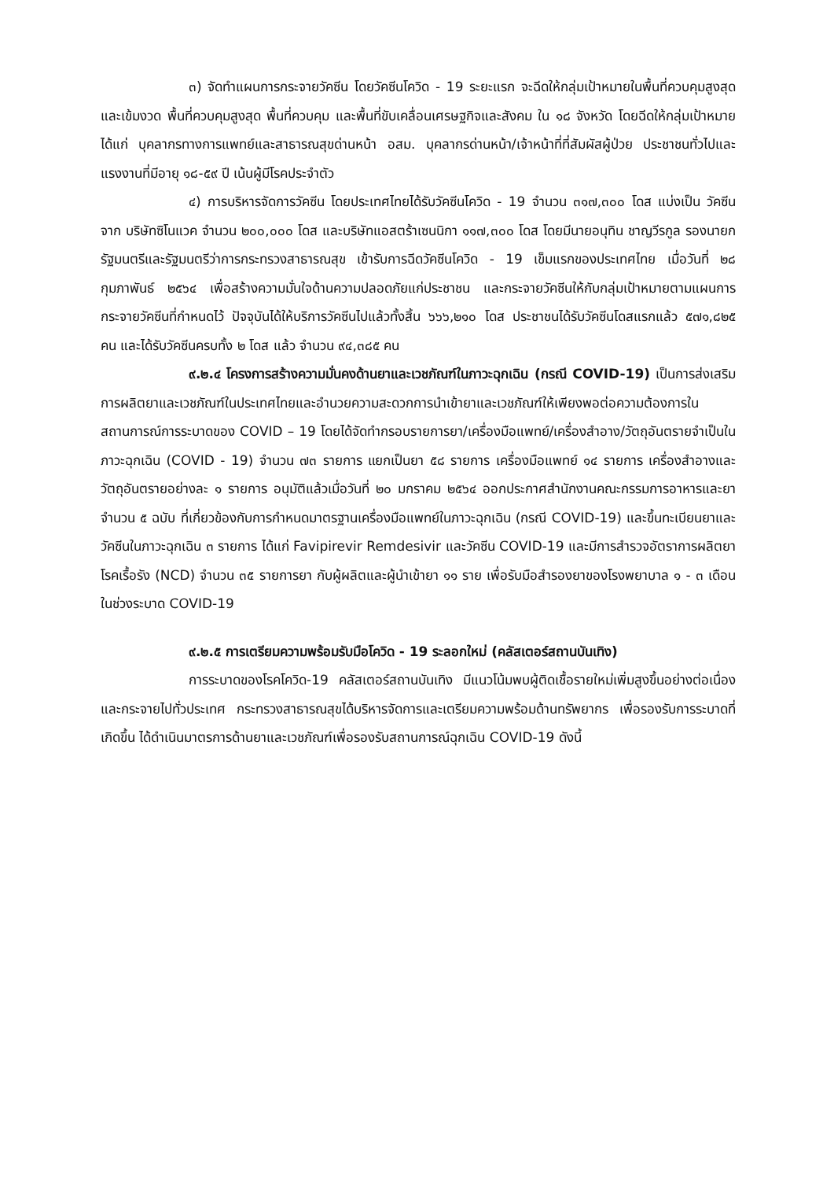๓) จัดทำแผนการกระจายวัคซีน โดยวัคซีนโควิด - 19 ระยะแรก จะฉีดให้กลุ่มเป้าหมายในพื้นที่ควบคุมสูงสุดและเข้มงวด พื้นที่ควบคุมสูงสุด พื้นที่ควบคุม และพื้นที่ขับเคลื่อนเศรษฐกิจและสังคม ใน ๑๘ จังหวัด โดยฉีดให้กลุ่มเป้าหมาย ได้แก่ บุคลากรทางการแพทย์และสาธารณสุขด่านหน้า อสม. บุคลากรด่านหน้า/เจ้าหน้าที่ที่สัมผัสผู้ป่วย ประชาชนทั่วไปและแรงงานที่มีอายุ ๑๘-๕๙ ปี เน้นผู้มีโรคประจำตัว
๔) การบริหารจัดการวัคซีน โดยประเทศไทยได้รับวัคซีนโควิด - 19 จำนวน ๓๑๗,๓๐๐ โดส แบ่งเป็น วัคซีนจาก บริษัทซิโนแวค จำนวน ๒๐๐,๐๐๐ โดส และบริษัทแอสตร้าเซนนิกา ๑๑๗,๓๐๐ โดส โดยมีนายอนุทิน ชาญวีรกูล รองนายกรัฐมนตรีและรัฐมนตรีว่าการกระทรวงสาธารณสุข เข้ารับการฉีดวัคซีนโควิด - 19 เข็มแรกของประเทศไทย เมื่อวันที่ ๒๘ กุมภาพันธ์ ๒๕๖๔ เพื่อสร้างความมั่นใจด้านความปลอดภัยแก่ประชาชน และกระจายวัคซีนให้กับกลุ่มเป้าหมายตามแผนการกระจายวัคซีนที่กำหนดไว้ ปัจจุบันได้ให้บริการวัคซีนไปแล้วทั้งสิ้น ๖๖๖,๒๑๐ โดส ประชาชนได้รับวัคซีนโดสแรกแล้ว ๕๗๑,๘๒๕ คน และได้รับวัคซีนครบทั้ง ๒ โดส แล้ว จำนวน ๙๔,๓๘๕ คน
๙.๒.๔ โครงการสร้างความมั่นคงด้านยาและเวชภัณฑ์ในภาวะฉุกเฉิน (กรณี COVID-19) เป็นการส่งเสริมการผลิตยาและเวชภัณฑ์ในประเทศไทยและอำนวยความสะดวกการนำเข้ายาและเวชภัณฑ์ให้เพียงพอต่อความต้องการในสถานการณ์การระบาดของ COVID – 19 โดยได้จัดทำกรอบรายการยา/เครื่องมือแพทย์/เครื่องสำอาง/วัตถุอันตรายจำเป็นในภาวะฉุกเฉิน (COVID - 19) จำนวน ๗๓ รายการ แยกเป็นยา ๕๘ รายการ เครื่องมือแพทย์ ๑๔ รายการ เครื่องสำอางและวัตถุอันตรายอย่างละ ๑ รายการ อนุมัติแล้วเมื่อวันที่ ๒๐ มกราคม ๒๕๖๔ ออกประกาศสำนักงานคณะกรรมการอาหารและยา จำนวน ๕ ฉบับ ที่เกี่ยวข้องกับการกำหนดมาตรฐานเครื่องมือแพทย์ในภาวะฉุกเฉิน (กรณี COVID-19) และขึ้นทะเบียนยาและวัคซีนในภาวะฉุกเฉิน ๓ รายการ ได้แก่ Favipirevir Remdesivir และวัคซีน COVID-19 และมีการสำรวจอัตราการผลิตยาโรคเรื้อรัง (NCD) จำนวน ๓๕ รายการยา กับผู้ผลิตและผู้นำเข้ายา ๑๑ ราย เพื่อรับมือสำรองยาของโรงพยาบาล ๑ - ๓ เดือน ในช่วงระบาด COVID-19
๙.๒.๕ การเตรียมความพร้อมรับมือโควิด - 19 ระลอกใหม่ (คลัสเตอร์สถานบันเทิง)
การระบาดของโรคโควิด-19 คลัสเตอร์สถานบันเทิง มีแนวโน้มพบผู้ติดเชื้อรายใหม่เพิ่มสูงขึ้นอย่างต่อเนื่องและกระจายไปทั่วประเทศ กระทรวงสาธารณสุขได้บริหารจัดการและเตรียมความพร้อมด้านทรัพยากร เพื่อรองรับการระบาดที่เกิดขึ้น ได้ดำเนินมาตรการด้านยาและเวชภัณฑ์เพื่อรองรับสถานการณ์ฉุกเฉิน COVID-19 ดังนี้